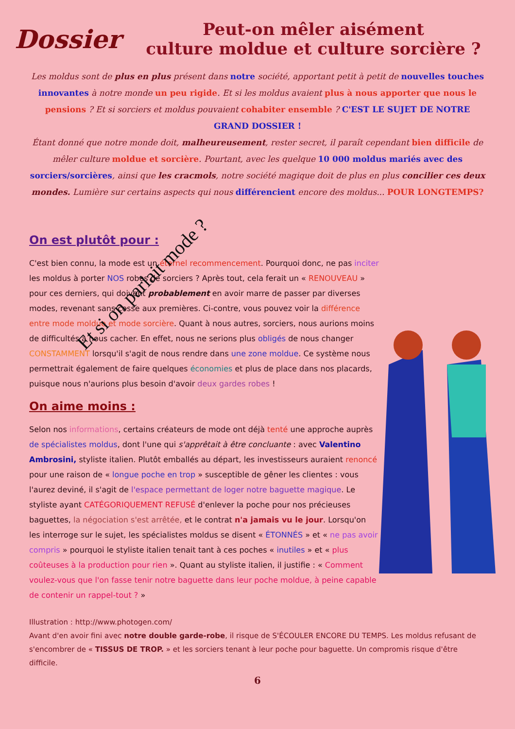Dossier
Peut-on mêler aisément
culture moldue et culture sorcière ?
Les moldus sont de plus en plus présent dans notre société, apportant petit à petit de nouvelles touches innovantes à notre monde un peu rigide. Et si les moldus avaient plus à nous apporter que nous le pensions ? Et si sorciers et moldus pouvaient cohabiter ensemble ? C'EST LE SUJET DE NOTRE GRAND DOSSIER !
Étant donné que notre monde doit, malheureusement, rester secret, il paraît cependant bien difficile de mêler culture moldue et sorcière. Pourtant, avec les quelque 10 000 moldus mariés avec des sorciers/sorcières, ainsi que les cracmols, notre société magique doit de plus en plus concilier ces deux mondes. Lumière sur certains aspects qui nous différencient encore des moldus... POUR LONGTEMPS?
Et si on parlait mode ?
On est plutôt pour :
C'est bien connu, la mode est un éternel recommencement. Pourquoi donc, ne pas inciter les moldus à porter NOS robes de sorciers ? Après tout, cela ferait un « RENOUVEAU » pour ces derniers, qui doivent probablement en avoir marre de passer par diverses modes, revenant sans cesse aux premières. Ci-contre, vous pouvez voir la différence entre mode moldue et mode sorcière. Quant à nous autres, sorciers, nous aurions moins de difficultés à nous cacher. En effet, nous ne serions plus obligés de nous changer CONSTAMMENT lorsqu'il s'agit de nous rendre dans une zone moldue. Ce système nous permettrait également de faire quelques économies et plus de place dans nos placards, puisque nous n'aurions plus besoin d'avoir deux gardes robes !
On aime moins :
Selon nos informations, certains créateurs de mode ont déjà tenté une approche auprès de spécialistes moldus, dont l'une qui s'apprêtait à être concluante : avec Valentino Ambrosini, styliste italien. Plutôt emballés au départ, les investisseurs auraient renoncé pour une raison de « longue poche en trop » susceptible de gêner les clientes : vous l'aurez deviné, il s'agit de l'espace permettant de loger notre baguette magique. Le styliste ayant CATÉGORIQUEMENT REFUSÉ d'enlever la poche pour nos précieuses baguettes, la négociation s'est arrêtée, et le contrat n'a jamais vu le jour. Lorsqu'on les interroge sur le sujet, les spécialistes moldus se disent « ÉTONNÉS » et « ne pas avoir compris » pourquoi le styliste italien tenait tant à ces poches « inutiles » et « plus coûteuses à la production pour rien ». Quant au styliste italien, il justifie : « Comment voulez-vous que l'on fasse tenir notre baguette dans leur poche moldue, à peine capable de contenir un rappel-tout ? »
Illustration : http://www.photogen.com/
Avant d'en avoir fini avec notre double garde-robe, il risque de S'ÉCOULER ENCORE DU TEMPS. Les moldus refusant de s'encombrer de « TISSUS DE TROP. » et les sorciers tenant à leur poche pour baguette. Un compromis risque d'être difficile.
6